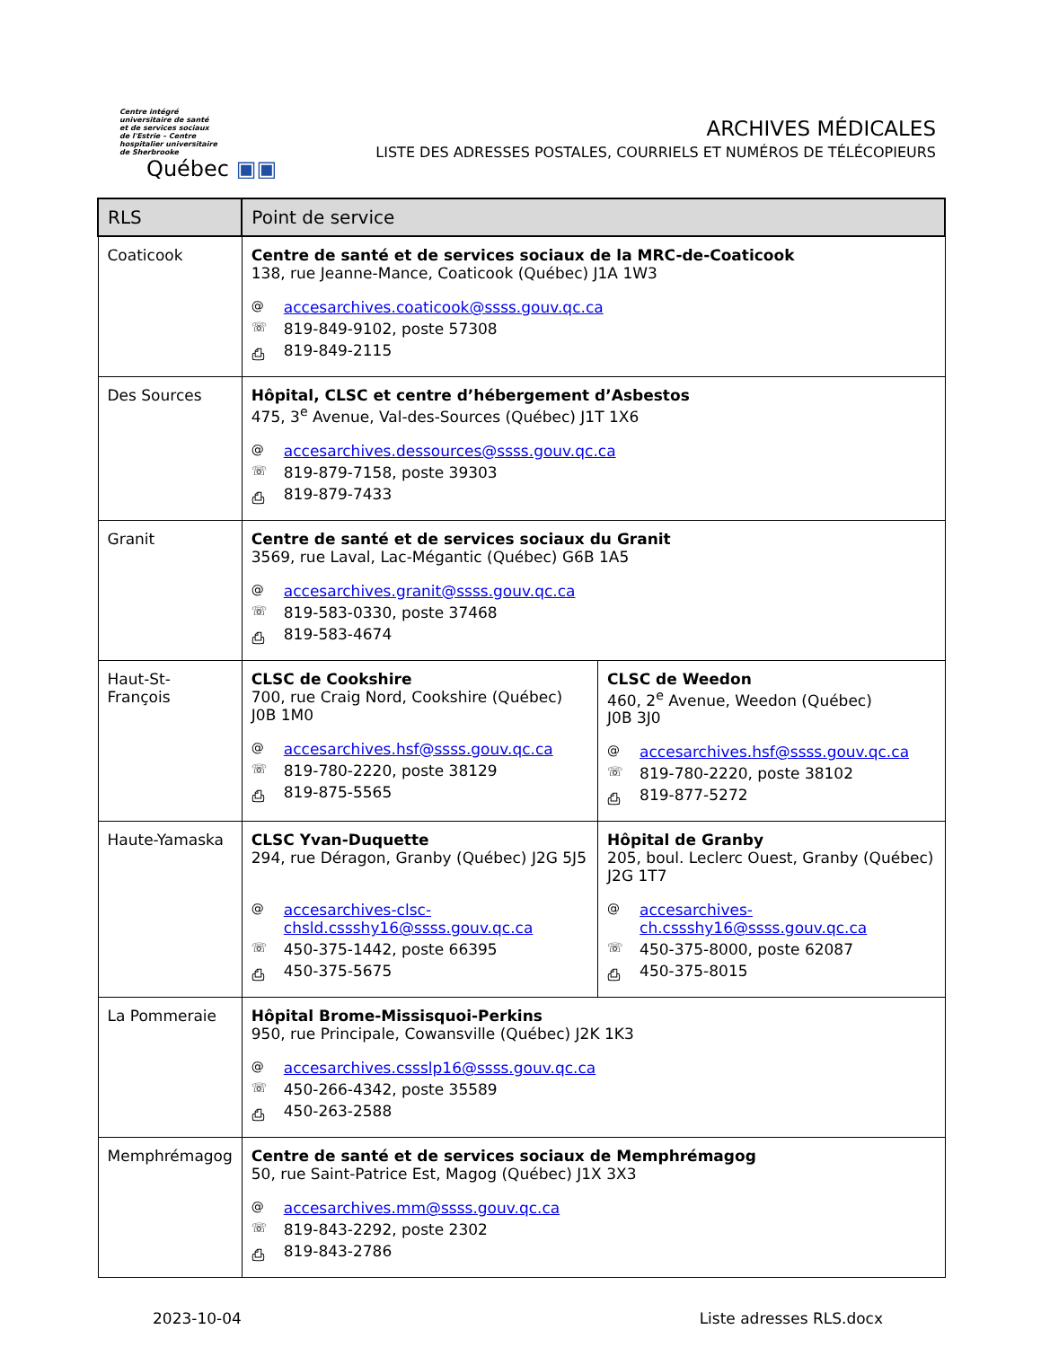Centre intégré
universitaire de santé
et de services sociaux
de l'Estrie – Centre
hospitalier universitaire
de Sherbrooke
Québec ▣▣
ARCHIVES MÉDICALES
LISTE DES ADRESSES POSTALES, COURRIELS ET NUMÉROS DE TÉLÉCOPIEURS
| RLS | Point de service | |
| --- | --- | --- |
| Coaticook | Centre de santé et de services sociaux de la MRC-de-Coaticook 138, rue Jeanne-Mance, Coaticook (Québec) J1A 1W3 @ accesarchives.coaticook@ssss.gouv.qc.ca ☏ 819-849-9102, poste 57308 ⎙ 819-849-2115 | |
| Des Sources | Hôpital, CLSC et centre d’hébergement d’Asbestos 475, 3<sup>e</sup> Avenue, Val-des-Sources (Québec) J1T 1X6 @ accesarchives.dessources@ssss.gouv.qc.ca ☏ 819-879-7158, poste 39303 ⎙ 819-879-7433 | |
| Granit | Centre de santé et de services sociaux du Granit 3569, rue Laval, Lac-Mégantic (Québec) G6B 1A5 @ accesarchives.granit@ssss.gouv.qc.ca ☏ 819-583-0330, poste 37468 ⎙ 819-583-4674 | |
| Haut-St-François | CLSC de Cookshire 700, rue Craig Nord, Cookshire (Québec) J0B 1M0 @ accesarchives.hsf@ssss.gouv.qc.ca ☏ 819-780-2220, poste 38129 ⎙ 819-875-5565 | CLSC de Weedon 460, 2<sup>e</sup> Avenue, Weedon (Québec) J0B 3J0 @ accesarchives.hsf@ssss.gouv.qc.ca ☏ 819-780-2220, poste 38102 ⎙ 819-877-5272 |
| Haute-Yamaska | CLSC Yvan-Duquette 294, rue Déragon, Granby (Québec) J2G 5J5 @ accesarchives-clsc- chsld.cssshy16@ssss.gouv.qc.ca ☏ 450-375-1442, poste 66395 ⎙ 450-375-5675 | Hôpital de Granby 205, boul. Leclerc Ouest, Granby (Québec) J2G 1T7 @ accesarchives- ch.cssshy16@ssss.gouv.qc.ca ☏ 450-375-8000, poste 62087 ⎙ 450-375-8015 |
| La Pommeraie | Hôpital Brome-Missisquoi-Perkins 950, rue Principale, Cowansville (Québec) J2K 1K3 @ accesarchives.cssslp16@ssss.gouv.qc.ca ☏ 450-266-4342, poste 35589 ⎙ 450-263-2588 | |
| Memphrémagog | Centre de santé et de services sociaux de Memphrémagog 50, rue Saint-Patrice Est, Magog (Québec) J1X 3X3 @ accesarchives.mm@ssss.gouv.qc.ca ☏ 819-843-2292, poste 2302 ⎙ 819-843-2786 | |
2023-10-04 Liste adresses RLS.docx